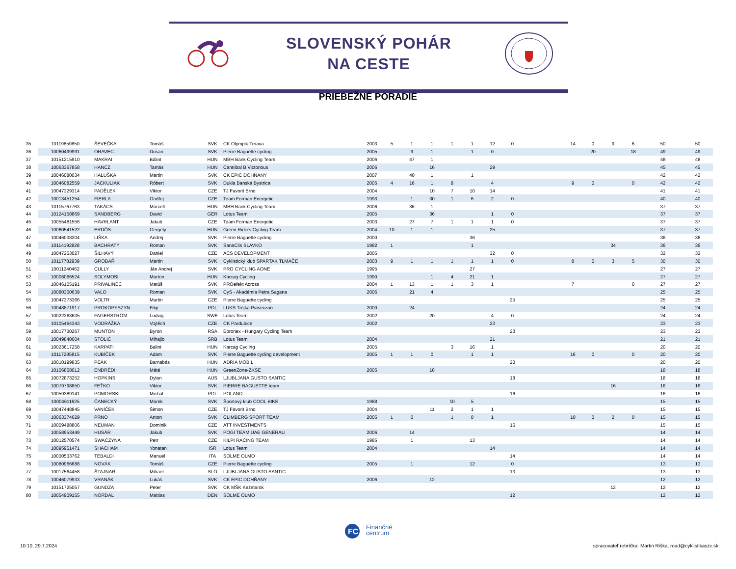SLOVENSKÝ POHÁR
NA CESTE
PRIEBEŽNÉ PORADIE
| 35 | 10119859850 | ŠEVEČKA | Tomáš | SVK | CK Olympik Trnava | 2003 | 5 | 1 | 1 | 1 | 1 | 12 | 0 | | | 14 | 0 | 9 | 6 | 50 | 50 |
| 36 | 10060499991 | ORAVEC | Dusan | SVK | Pierre Baguette cycling | 2005 | | 9 | 1 | | 1 | 0 | | | | | 20 | | 18 | 49 | 49 |
| 37 | 10151215910 | MAKRAI | Bálint | HUN | MBH Bank Cycling Team | 2006 | | 47 | 1 | | | | | | | | | | | 48 | 48 |
| 38 | 10063367858 | HANCZ | Tamás | HUN | Cannibal B Victorious | 2006 | | | 16 | | | 29 | | | | | | | | 45 | 45 |
| 39 | 10046080034 | HALUŠKA | Martin | SVK | CK EPIC DOHŇANY | 2007 | | 40 | 1 | | 1 | | | | | | | | | 42 | 42 |
| 40 | 10046082559 | JACKULIAK | Róbert | SVK | Dukla Banská Bystrica | 2005 | 4 | 16 | 1 | 8 | | 4 | | | | 9 | 0 | | 0 | 42 | 42 |
| 41 | 10047329314 | PADĚLEK | Viktor | CZE | TJ Favorit Brno | 2004 | | | 10 | 7 | 10 | 14 | | | | | | | | 41 | 41 |
| 42 | 10013451254 | FIERLA | Ondřej | CZE | Team Forman Energetic | 1993 | | 1 | 30 | 1 | 6 | 2 | 0 | | | | | | | 40 | 40 |
| 43 | 10115767763 | TAKÁCS | Marcell | HUN | MBH Bank Cycling Team | 2006 | | 36 | 1 | | | | | | | | | | | 37 | 37 |
| 44 | 10124158869 | SANDBERG | David | GER | Lotus Team | 2005 | | | 36 | | | 1 | 0 | | | | | | | 37 | 37 |
| 45 | 10055481556 | HAVRLANT | Jakub | CZE | Team Forman Energetic | 2003 | | 27 | 7 | 1 | 1 | 1 | 0 | | | | | | | 37 | 37 |
| 46 | 10060541522 | ERDŐS | Gergely | HUN | Green Riders Cycling Team | 2004 | 10 | 1 | 1 | | | 25 | | | | | | | | 37 | 37 |
| 47 | 10046038204 | LIŠKA | Andrej | SVK | Pierre Baguette cycling | 2000 | | | | | 36 | | | | | | | | | 36 | 36 |
| 48 | 10114192828 | BACHRATÝ | Roman | SVK | SanaClis SLAVKO | 1982 | 1 | | | | 1 | | | | | | | 34 | | 36 | 36 |
| 49 | 10047253027 | ŠILHAVÝ | Daniel | CZE | ACS DEVELOPMENT | 2005 | | | | | | 32 | 0 | | | | | | | 32 | 32 |
| 50 | 10117782939 | GROBAŘ | Martin | SVK | Cyklistický klub SPARTAK TLMAČE | 2003 | 9 | 1 | 1 | 1 | 1 | 1 | 0 | | | 8 | 0 | 3 | 5 | 30 | 30 |
| 51 | 10011240462 | CULLY | Ján Andrej | SVK | PRO CYCLING AONE | 1995 | | | | | 27 | | | | | | | | | 27 | 27 |
| 52 | 10006066524 | SOLYMOSI | Marton | HUN | Karcag Cycling | 1990 | | | 1 | 4 | 21 | 1 | | | | | | | | 27 | 27 |
| 53 | 10046105191 | PRIVALINEC | Matúš | SVK | PROefekt Across | 2004 | 1 | 13 | 1 | 1 | 3 | 1 | | | | 7 | | | 0 | 27 | 27 |
| 54 | 10080350639 | VAĽO | Roman | SVK | CyS - Akadémia Petra Sagana | 2006 | | 21 | 4 | | | | | | | | | | | 25 | 25 |
| 55 | 10047373366 | VOLTR | Martin | CZE | Pierre Baguette cycling | | | | | | | | 25 | | | | | | | 25 | 25 |
| 56 | 10048871917 | PROKOPYSZYN | Filip | POL | LUKS Trójka Piaseczno | 2000 | | 24 | | | | | | | | | | | | 24 | 24 |
| 57 | 10022363635 | FAGERSTRÖM | Ludvig | SWE | Lotus Team | 2002 | | | 20 | | | 4 | 0 | | | | | | | 24 | 24 |
| 58 | 10105464343 | VODRÁŽKA | Vojtěch | CZE | CK Pardubice | 2002 | | | | | | 23 | | | | | | | | 23 | 23 |
| 59 | 10017730267 | MUNTON | Byron | RSA | Epronex - Hungary Cycling Team | | | | | | | | 23 | | | | | | | 23 | 23 |
| 60 | 10049840604 | STOLIĆ | Mihajlo | SRB | Lotus Team | 2004 | | | | | | 21 | | | | | | | | 21 | 21 |
| 61 | 10023617258 | KARPATI | Balint | HUN | Karcag Cycling | 2005 | | | | 3 | 16 | 1 | | | | | | | | 20 | 20 |
| 62 | 10117285815 | KUBÍČEK | Adam | SVK | Pierre Baguette cycling development | 2005 | 1 | 1 | 0 | | 1 | 1 | | | | 16 | 0 | | 0 | 20 | 20 |
| 63 | 10010199835 | PEÁK | Barnabás | HUN | ADRIA MOBIL | | | | | | | | 20 | | | | | | | 20 | 20 |
| 64 | 10106858012 | ENDRÉDI | Máté | HUN | GreenZone-ZKSE | 2005 | | | 18 | | | | | | | | | | | 18 | 18 |
| 65 | 10072873252 | HOPKINS | Dylan | AUS | LJUBLJANA GUSTO SANTIC | | | | | | | | 18 | | | | | | | 18 | 18 |
| 66 | 10079798850 | FEŤKO | Viktor | SVK | PIERRE BAGUETTE team | | | | | | | | | | | | | 16 | | 16 | 16 |
| 67 | 10059389141 | POMORSKI | Michal | POL | POLAND | | | | | | | | 16 | | | | | | | 16 | 16 |
| 68 | 10004611625 | ČANECKÝ | Marek | SVK | Športový klub COOL BIKE | 1988 | | | | 10 | 5 | | | | | | | | | 15 | 15 |
| 69 | 10047448845 | VANÍČEK | Šimon | CZE | TJ Favorit Brno | 2004 | | | 11 | 2 | 1 | 1 | | | | | | | | 15 | 15 |
| 70 | 10063374629 | PRNO | Anton | SVK | CLIMBERG SPORT TEAM | 2005 | 1 | 0 | | 1 | 0 | 1 | | | | 10 | 0 | 2 | 0 | 15 | 15 |
| 71 | 10009488806 | NEUMAN | Dominik | CZE | ATT INVESTMENTS | | | | | | | | 15 | | | | | | | 15 | 15 |
| 72 | 10058953449 | HUSÁR | Jakub | SVK | POGI TEAM UAE GENERALI | 2006 | | 14 | | | | | | | | | | | | 14 | 14 |
| 73 | 10012570574 | SWACZYNA | Petr | CZE | KILPI RACING TEAM | 1985 | | 1 | | | 13 | | | | | | | | | 14 | 14 |
| 74 | 10095951471 | SHACHAM | Yonatan | ISR | Lotus Team | 2004 | | | | | | 14 | | | | | | | | 14 | 14 |
| 75 | 10030533762 | TEBALDI | Manuel | ITA | SOLME OLMO | | | | | | | | 14 | | | | | | | 14 | 14 |
| 76 | 10080966688 | NOVÁK | Tomáš | CZE | Pierre Baguette cycling | 2005 | | 1 | | | 12 | | 0 | | | | | | | 13 | 13 |
| 77 | 10017564458 | ŠTAJNAR | Mihael | SLO | LJUBLJANA GUSTO SANTIC | | | | | | | | 13 | | | | | | | 13 | 13 |
| 78 | 10046079933 | VRANÁK | Lukáš | SVK | CK EPIC DOHŇANY | 2006 | | | 12 | | | | | | | | | | | 12 | 12 |
| 79 | 10151725057 | GUNDZA | Peter | SVK | CK MŠK Kežmarok | | | | | | | | | | | | | 12 | | 12 | 12 |
| 80 | 10054909155 | NORDAL | Mattias | DEN | SOLME OLMO | | | | | | | | 12 | | | | | | | 12 | 12 |
FC
Finančné
centrum
10:10, 29.7.2024
spracovateľ rebríčka: Martin Riška, road@cyklistikaszc.sk